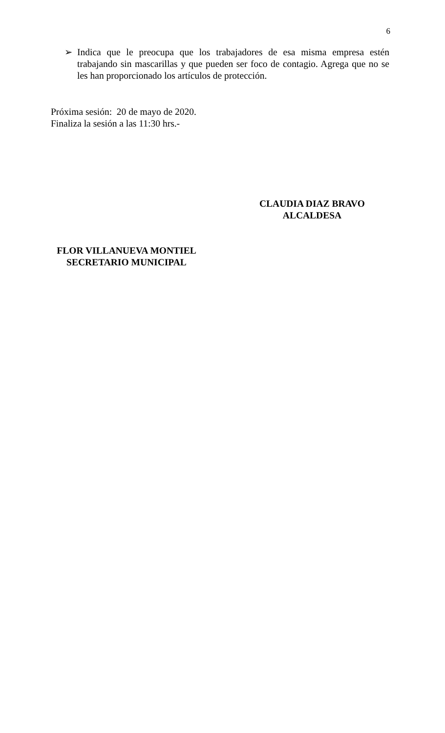6
➢ Indica que le preocupa que los trabajadores de esa misma empresa estén trabajando sin mascarillas y que pueden ser foco de contagio. Agrega que no se les han proporcionado los artículos de protección.
Próxima sesión: 20 de mayo de 2020.
Finaliza la sesión a las 11:30 hrs.-
CLAUDIA DIAZ BRAVO
ALCALDESA
FLOR VILLANUEVA MONTIEL
SECRETARIO MUNICIPAL